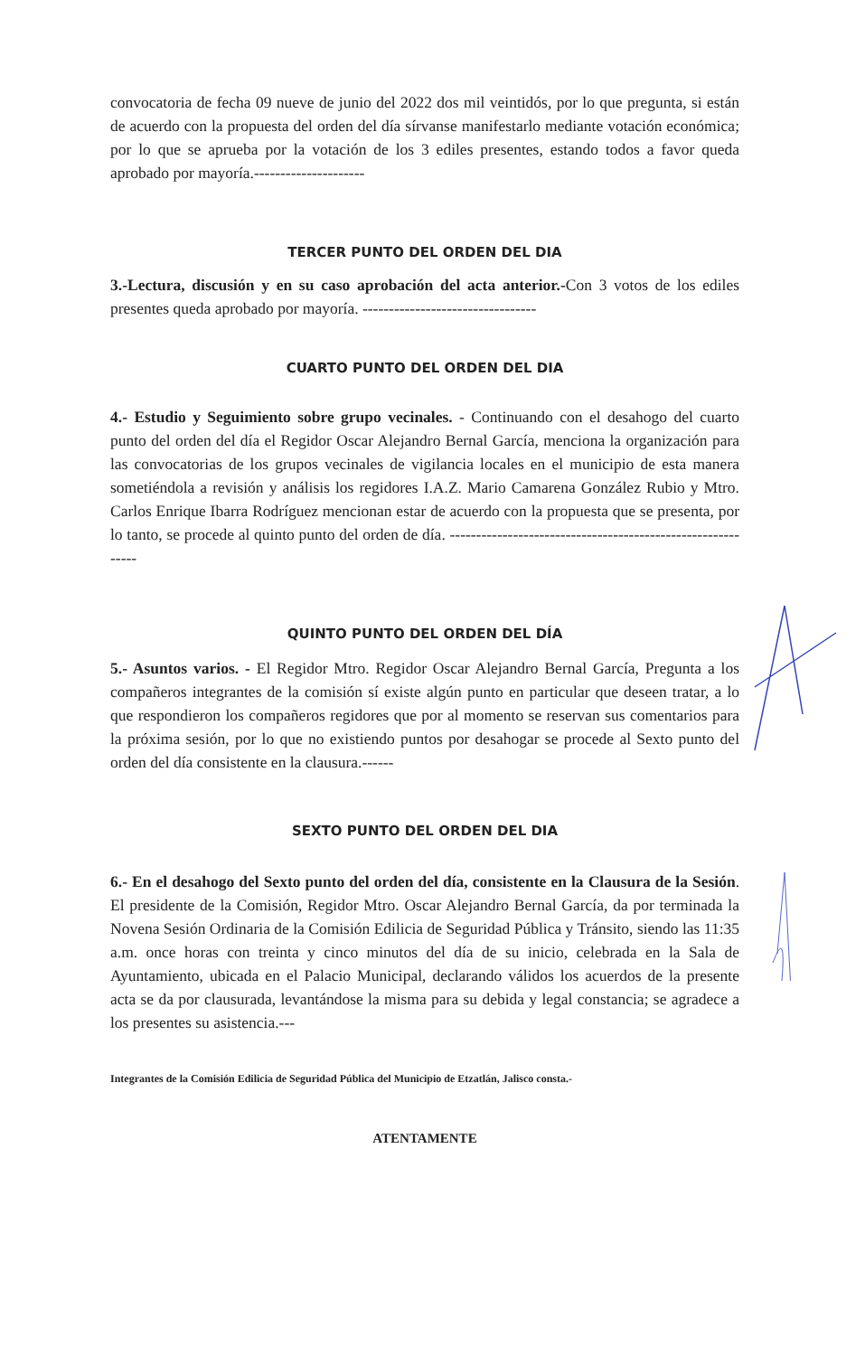convocatoria de fecha 09 nueve de junio del 2022 dos mil veintidós, por lo que pregunta, si están de acuerdo con la propuesta del orden del día sírvanse manifestarlo mediante votación económica; por lo que se aprueba por la votación de los 3 ediles presentes, estando todos a favor queda aprobado por mayoría.---------------------
TERCER PUNTO DEL ORDEN DEL DIA
3.-Lectura, discusión y en su caso aprobación del acta anterior.-Con 3 votos de los ediles presentes queda aprobado por mayoría. ---------------------------------
CUARTO PUNTO DEL ORDEN DEL DIA
4.- Estudio y Seguimiento sobre grupo vecinales. - Continuando con el desahogo del cuarto punto del orden del día el Regidor Oscar Alejandro Bernal García, menciona la organización para las convocatorias de los grupos vecinales de vigilancia locales en el municipio de esta manera sometiéndola a revisión y análisis los regidores I.A.Z. Mario Camarena González Rubio y Mtro. Carlos Enrique Ibarra Rodríguez mencionan estar de acuerdo con la propuesta que se presenta, por lo tanto, se procede al quinto punto del orden de día. ------------------------------------------------------------
QUINTO PUNTO DEL ORDEN DEL DÍA
5.- Asuntos varios. - El Regidor Mtro. Regidor Oscar Alejandro Bernal García, Pregunta a los compañeros integrantes de la comisión sí existe algún punto en particular que deseen tratar, a lo que respondieron los compañeros regidores que por al momento se reservan sus comentarios para la próxima sesión, por lo que no existiendo puntos por desahogar se procede al Sexto punto del orden del día consistente en la clausura.------
SEXTO PUNTO DEL ORDEN DEL DIA
6.- En el desahogo del Sexto punto del orden del día, consistente en la Clausura de la Sesión. El presidente de la Comisión, Regidor Mtro. Oscar Alejandro Bernal García, da por terminada la Novena Sesión Ordinaria de la Comisión Edilicia de Seguridad Pública y Tránsito, siendo las 11:35 a.m. once horas con treinta y cinco minutos del día de su inicio, celebrada en la Sala de Ayuntamiento, ubicada en el Palacio Municipal, declarando válidos los acuerdos de la presente acta se da por clausurada, levantándose la misma para su debida y legal constancia; se agradece a los presentes su asistencia.---
Integrantes de la Comisión Edilicia de Seguridad Pública del Municipio de Etzatlán, Jalisco consta.-
ATENTAMENTE